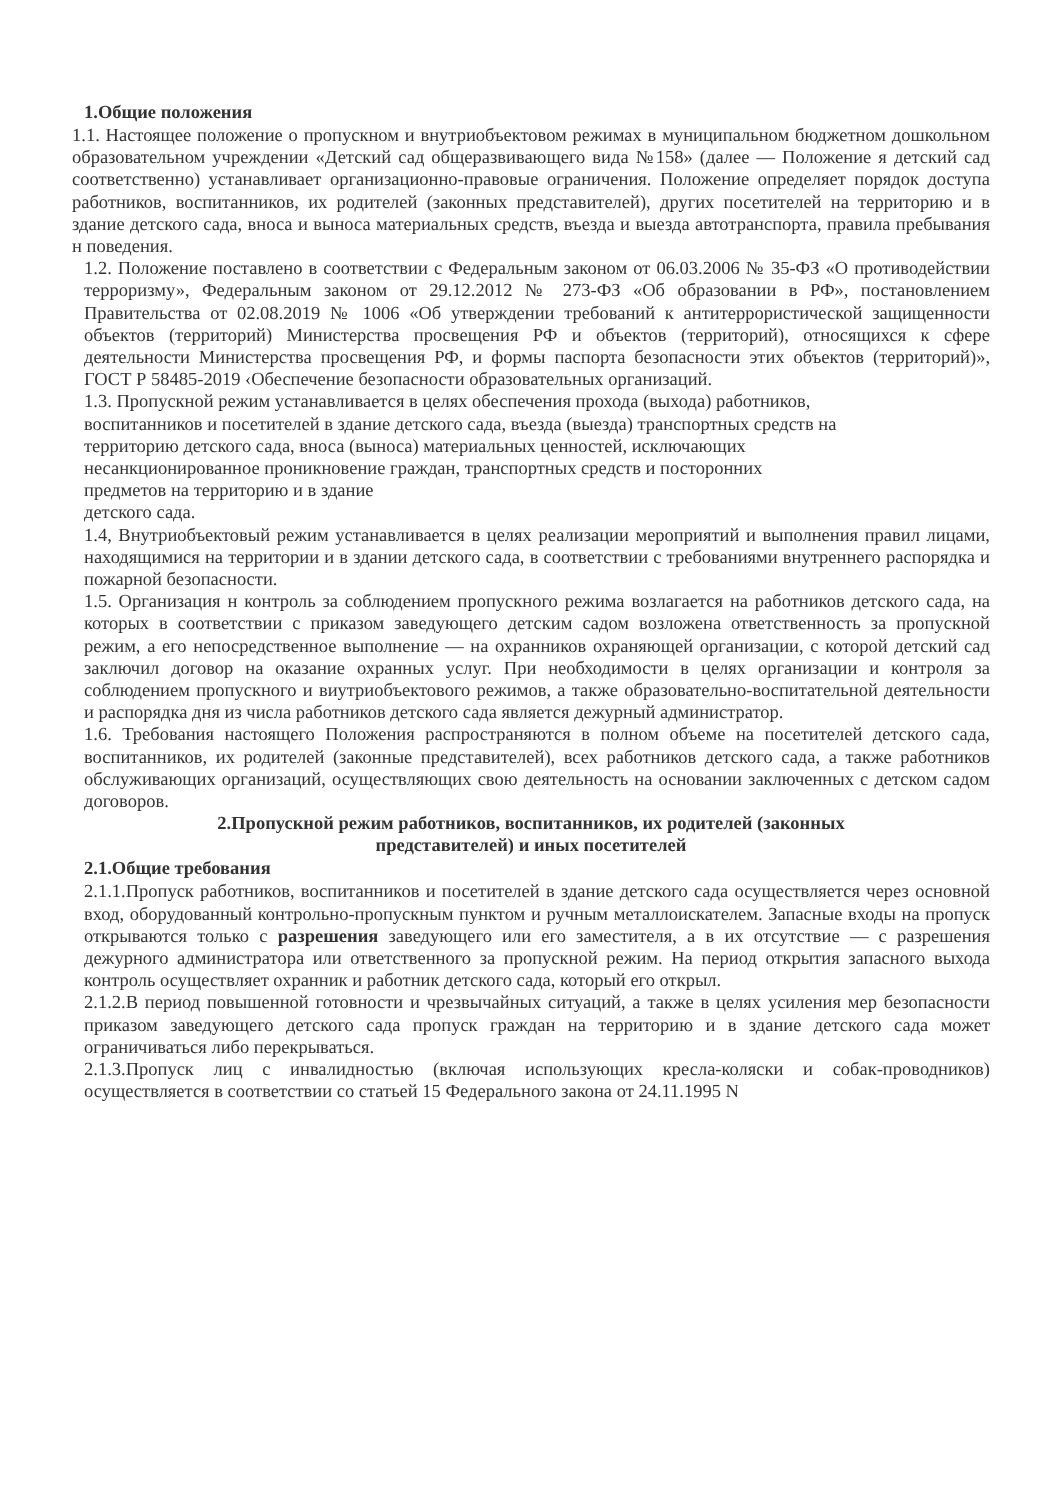1.Общие положения
1.1. Настоящее положение о пропускном и внутриобъектовом режимах в муниципальном бюджетном дошкольном образовательном учреждении «Детский сад общеразвивающего вида №158» (далее — Положение я детский сад соответственно) устанавливает организационно-правовые ограничения. Положение определяет порядок доступа работников, воспитанников, их родителей (законных представителей), других посетителей на территорию и в здание детского сада, вноса и выноса материальных средств, въезда и выезда автотранспорта, правила пребывания н поведения.
1.2. Положение поставлено в соответствии с Федеральным законом от 06.03.2006 № 35-ФЗ «О противодействии терроризму», Федеральным законом от 29.12.2012 № 273-ФЗ «Об образовании в РФ», постановлением Правительства от 02.08.2019 № 1006 «Об утверждении требований к антитеррористической защищенности объектов (территорий) Министерства просвещения РФ и объектов (территорий), относящихся к сфере деятельности Министерства просвещения РФ, и формы паспорта безопасности этих объектов (территорий)», ГОСТ Р 58485-2019 ‹Обеспечение безопасности образовательных организаций.
1.3. Пропускной режим устанавливается в целях обеспечения прохода (выхода) работников,
воспитанников и посетителей в здание детского сада, въезда (выезда) транспортных средств на
территорию детского сада, вноса (выноса) материальных ценностей, исключающих
несанкционированное проникновение граждан, транспортных средств и посторонних
предметов на территорию и в здание
детского сада.
1.4, Внутриобъектовый режим устанавливается в целях реализации мероприятий и выполнения правил лицами, находящимися на территории и в здании детского сада, в соответствии с требованиями внутреннего распорядка и пожарной безопасности.
1.5. Организация н контроль за соблюдением пропускного режима возлагается на работников детского сада, на которых в соответствии с приказом заведующего детским садом возложена ответственность за пропускной режим, а его непосредственное выполнение — на охранников охраняющей организации, с которой детский сад заключил договор на оказание охранных услуг. При необходимости в целях организации и контроля за соблюдением пропускного и виутриобъектового режимов, а также образовательно-воспитательной деятельности и распорядка дня из числа работников детского сада является дежурный администратор.
1.6. Требования настоящего Положения распространяются в полном объеме на посетителей детского сада, воспитанников, их родителей (законные представителей), всех работников детского сада, а также работников обслуживающих организаций, осуществляющих свою деятельность на основании заключенных с детском садом договоров.
2.Пропускной режим работников, воспитанников, их родителей (законных
представителей) и иных посетителей
2.1.Общие требования
2.1.1.Пропуск работников, воспитанников и посетителей в здание детского сада осуществляется через основной вход, оборудованный контрольно-пропускным пунктом и ручным металлоискателем. Запасные входы на пропуск открываются только с разрешения заведующего или его заместителя, а в их отсутствие — с разрешения дежурного администратора или ответственного за пропускной режим. На период открытия запасного выхода контроль осуществляет охранник и работник детского сада, который его открыл.
2.1.2.В период повышенной готовности и чрезвычайных ситуаций, а также в целях усиления мер безопасности приказом заведующего детского сада пропуск граждан на территорию и в здание детского сада может ограничиваться либо перекрываться.
2.1.3.Пропуск лиц с инвалидностью (включая использующих кресла-коляски и собак-проводников) осуществляется в соответствии со статьей 15 Федерального закона от 24.11.1995 N